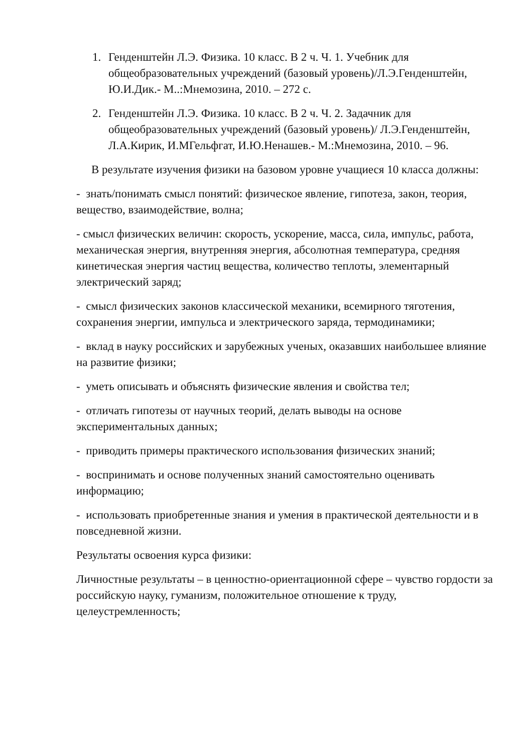1. Генденштейн Л.Э. Физика. 10 класс. В 2 ч. Ч. 1. Учебник для общеобразовательных учреждений (базовый уровень)/Л.Э.Генденштейн, Ю.И.Дик.- М..:Мнемозина, 2010. – 272 с.
2. Генденштейн Л.Э. Физика. 10 класс. В 2 ч. Ч. 2. Задачник для общеобразовательных учреждений (базовый уровень)/ Л.Э.Генденштейн, Л.А.Кирик, И.МГельфгат, И.Ю.Ненашев.- М.:Мнемозина, 2010. – 96.
В результате изучения физики на базовом уровне учащиеся 10 класса должны:
- знать/понимать смысл понятий: физическое явление, гипотеза, закон, теория, вещество, взаимодействие, волна;
- смысл физических величин: скорость, ускорение, масса, сила, импульс, работа, механическая энергия, внутренняя энергия, абсолютная температура, средняя кинетическая энергия частиц вещества, количество теплоты, элементарный электрический заряд;
- смысл физических законов классической механики, всемирного тяготения, сохранения энергии, импульса и электрического заряда, термодинамики;
- вклад в науку российских и зарубежных ученых, оказавших наибольшее влияние на развитие физики;
- уметь описывать и объяснять физические явления и свойства тел;
- отличать гипотезы от научных теорий, делать выводы на основе экспериментальных данных;
- приводить примеры практического использования физических знаний;
- воспринимать и основе полученных знаний самостоятельно оценивать информацию;
- использовать приобретенные знания и умения в практической деятельности и в повседневной жизни.
Результаты освоения курса физики:
Личностные результаты – в ценностно-ориентационной сфере – чувство гордости за российскую науку, гуманизм, положительное отношение к труду, целеустремленность;